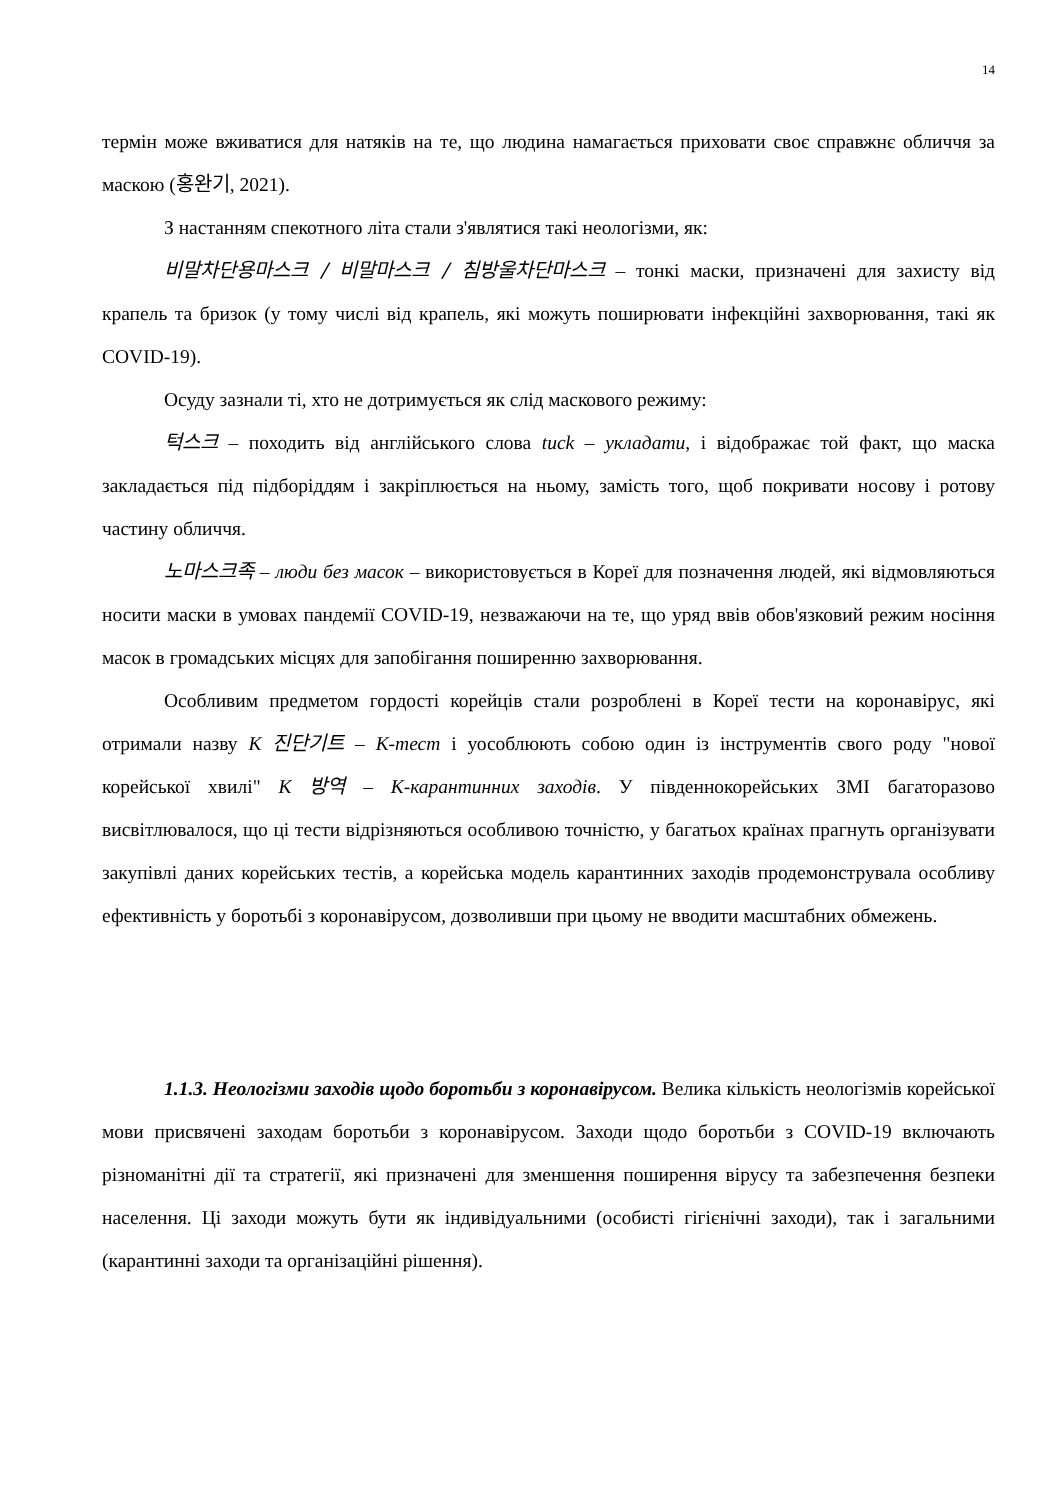14
термін може вживатися для натяків на те, що людина намагається приховати своє справжнє обличчя за маскою (홍완기, 2021).
З настанням спекотного літа стали з'являтися такі неологізми, як:
비말차단용마스크 / 비말마스크 / 침방울차단마스크 – тонкі маски, призначені для захисту від крапель та бризок (у тому числі від крапель, які можуть поширювати інфекційні захворювання, такі як COVID-19).
Осуду зазнали ті, хто не дотримується як слід маскового режиму:
턱스크 – походить від англійського слова tuck – укладати, і відображає той факт, що маска закладається під підборіддям і закріплюється на ньому, замість того, щоб покривати носову і ротову частину обличчя.
노마스크족 – люди без масок – використовується в Кореї для позначення людей, які відмовляються носити маски в умовах пандемії COVID-19, незважаючи на те, що уряд ввів обов'язковий режим носіння масок в громадських місцях для запобігання поширенню захворювання.
Особливим предметом гордості корейців стали розроблені в Кореї тести на коронавірус, які отримали назву К 진단기트 – К-тест і уособлюють собою один із інструментів свого роду "нової корейської хвилі" К 방역 – К-карантинних заходів. У південнокорейських ЗМІ багаторазово висвітлювалося, що ці тести відрізняються особливою точністю, у багатьох країнах прагнуть організувати закупівлі даних корейських тестів, а корейська модель карантинних заходів продемонструвала особливу ефективність у боротьбі з коронавірусом, дозволивши при цьому не вводити масштабних обмежень.
1.1.3. Неологізми заходів щодо боротьби з коронавірусом. Велика кількість неологізмів корейської мови присвячені заходам боротьби з коронавірусом. Заходи щодо боротьби з COVID-19 включають різноманітні дії та стратегії, які призначені для зменшення поширення вірусу та забезпечення безпеки населення. Ці заходи можуть бути як індивідуальними (особисті гігієнічні заходи), так і загальними (карантинні заходи та організаційні рішення).